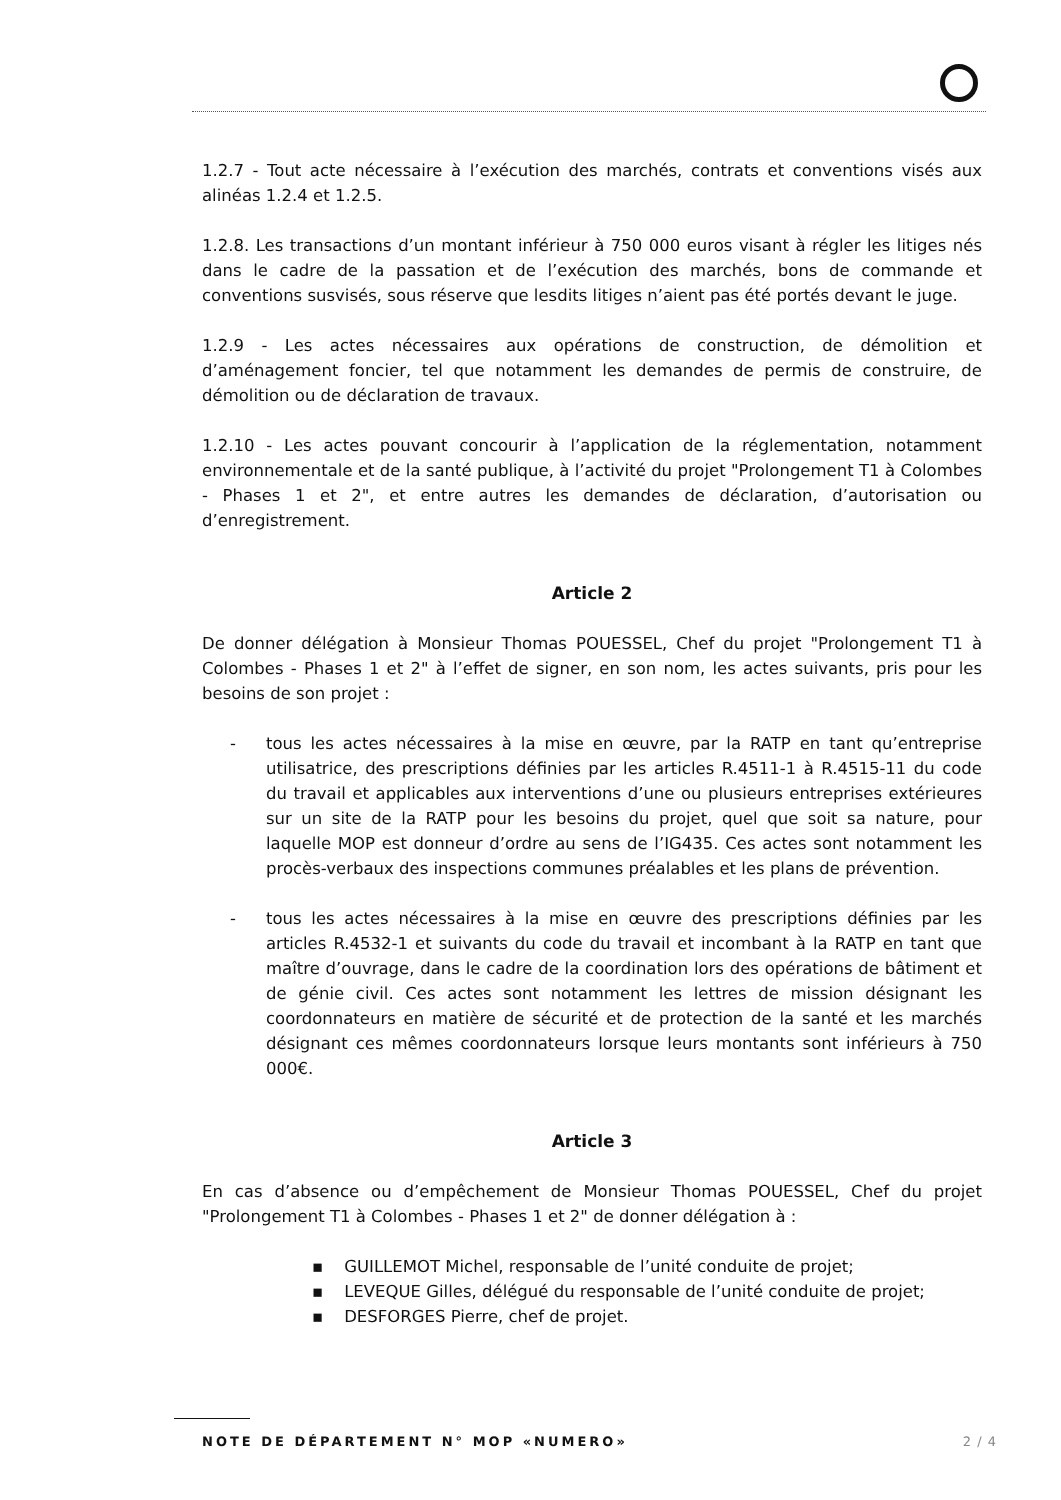1.2.7 - Tout acte nécessaire à l’exécution des marchés, contrats et conventions visés aux alinéas 1.2.4 et 1.2.5.
1.2.8. Les transactions d’un montant inférieur à 750 000 euros visant à régler les litiges nés dans le cadre de la passation et de l’exécution des marchés, bons de commande et conventions susvisés, sous réserve que lesdits litiges n’aient pas été portés devant le juge.
1.2.9 - Les actes nécessaires aux opérations de construction, de démolition et d’aménagement foncier, tel que notamment les demandes de permis de construire, de démolition ou de déclaration de travaux.
1.2.10 - Les actes pouvant concourir à l’application de la réglementation, notamment environnementale et de la santé publique, à l’activité du projet "Prolongement T1 à Colombes - Phases 1 et 2", et entre autres les demandes de déclaration, d’autorisation ou d’enregistrement.
Article 2
De donner délégation à Monsieur Thomas POUESSEL, Chef du projet "Prolongement T1 à Colombes - Phases 1 et 2" à l’effet de signer, en son nom, les actes suivants, pris pour les besoins de son projet :
- tous les actes nécessaires à la mise en œuvre, par la RATP en tant qu’entreprise utilisatrice, des prescriptions définies par les articles R.4511-1 à R.4515-11 du code du travail et applicables aux interventions d’une ou plusieurs entreprises extérieures sur un site de la RATP pour les besoins du projet, quel que soit sa nature, pour laquelle MOP est donneur d’ordre au sens de l’IG435. Ces actes sont notamment les procès-verbaux des inspections communes préalables et les plans de prévention.
- tous les actes nécessaires à la mise en œuvre des prescriptions définies par les articles R.4532-1 et suivants du code du travail et incombant à la RATP en tant que maître d’ouvrage, dans le cadre de la coordination lors des opérations de bâtiment et de génie civil. Ces actes sont notamment les lettres de mission désignant les coordonnateurs en matière de sécurité et de protection de la santé et les marchés désignant ces mêmes coordonnateurs lorsque leurs montants sont inférieurs à 750 000€.
Article 3
En cas d’absence ou d’empêchement de Monsieur Thomas POUESSEL, Chef du projet "Prolongement T1 à Colombes - Phases 1 et 2" de donner délégation à :
▪ GUILLEMOT Michel, responsable de l’unité conduite de projet;
▪ LEVEQUE Gilles, délégué du responsable de l’unité conduite de projet;
▪ DESFORGES Pierre, chef de projet.
NOTE DE DÉPARTEMENT N° MOP «NUMERO» 2 / 4